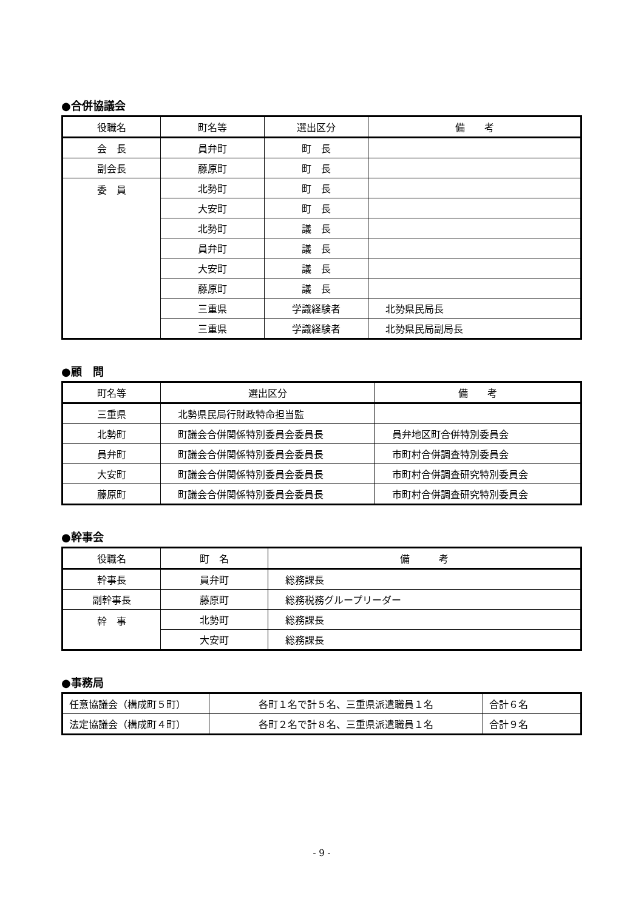●合併協議会
| 役職名 | 町名等 | 選出区分 | 備 考 |
| --- | --- | --- | --- |
| 会 長 | 員弁町 | 町 長 | |
| 副会長 | 藤原町 | 町 長 | |
| 委 員 | 北勢町 | 町 長 | |
| | 大安町 | 町 長 | |
| | 北勢町 | 議 長 | |
| | 員弁町 | 議 長 | |
| | 大安町 | 議 長 | |
| | 藤原町 | 議 長 | |
| | 三重県 | 学識経験者 | 北勢県民局長 |
| | 三重県 | 学識経験者 | 北勢県民局副局長 |
●顧　問
| 町名等 | 選出区分 | 備 考 |
| --- | --- | --- |
| 三重県 | 北勢県民局行財政特命担当監 | |
| 北勢町 | 町議会合併関係特別委員会委員長 | 員弁地区町合併特別委員会 |
| 員弁町 | 町議会合併関係特別委員会委員長 | 市町村合併調査特別委員会 |
| 大安町 | 町議会合併関係特別委員会委員長 | 市町村合併調査研究特別委員会 |
| 藤原町 | 町議会合併関係特別委員会委員長 | 市町村合併調査研究特別委員会 |
●幹事会
| 役職名 | 町 名 | 備 考 |
| --- | --- | --- |
| 幹事長 | 員弁町 | 総務課長 |
| 副幹事長 | 藤原町 | 総務税務グループリーダー |
| 幹 事 | 北勢町 | 総務課長 |
| | 大安町 | 総務課長 |
●事務局
| 任意協議会（構成町５町） | 各町１名で計５名、三重県派遣職員１名 | 合計６名 |
| 法定協議会（構成町４町） | 各町２名で計８名、三重県派遣職員１名 | 合計９名 |
- 9 -